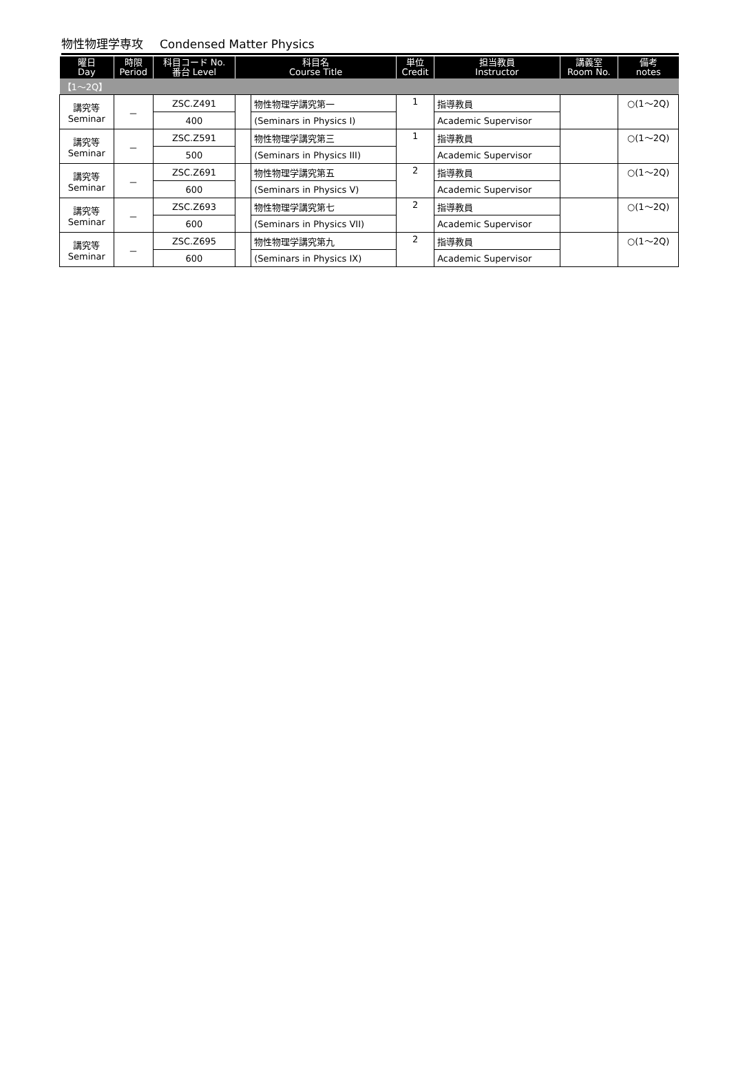物性物理学専攻 Condensed Matter Physics
| 曜日 Day | 時限 Period | 科目コード No. 番台 Level | 科目名 Course Title | | 単位 Credit | 担当教員 Instructor | 講義室 Room No. | 備考 notes |
| --- | --- | --- | --- | --- | --- | --- | --- | --- |
| 【1～2Q】 | | | | | | | | |
| 講究等 Seminar | － | ZSC.Z491 | | 物性物理学講究第一 | 1 | 指導教員 | | ○(1～2Q) |
| | | 400 | | (Seminars in Physics I) | | Academic Supervisor | | |
| 講究等 Seminar | － | ZSC.Z591 | | 物性物理学講究第三 | 1 | 指導教員 | | ○(1～2Q) |
| | | 500 | | (Seminars in Physics III) | | Academic Supervisor | | |
| 講究等 Seminar | － | ZSC.Z691 | | 物性物理学講究第五 | 2 | 指導教員 | | ○(1～2Q) |
| | | 600 | | (Seminars in Physics V) | | Academic Supervisor | | |
| 講究等 Seminar | － | ZSC.Z693 | | 物性物理学講究第七 | 2 | 指導教員 | | ○(1～2Q) |
| | | 600 | | (Seminars in Physics VII) | | Academic Supervisor | | |
| 講究等 Seminar | － | ZSC.Z695 | | 物性物理学講究第九 | 2 | 指導教員 | | ○(1～2Q) |
| | | 600 | | (Seminars in Physics IX) | | Academic Supervisor | | |